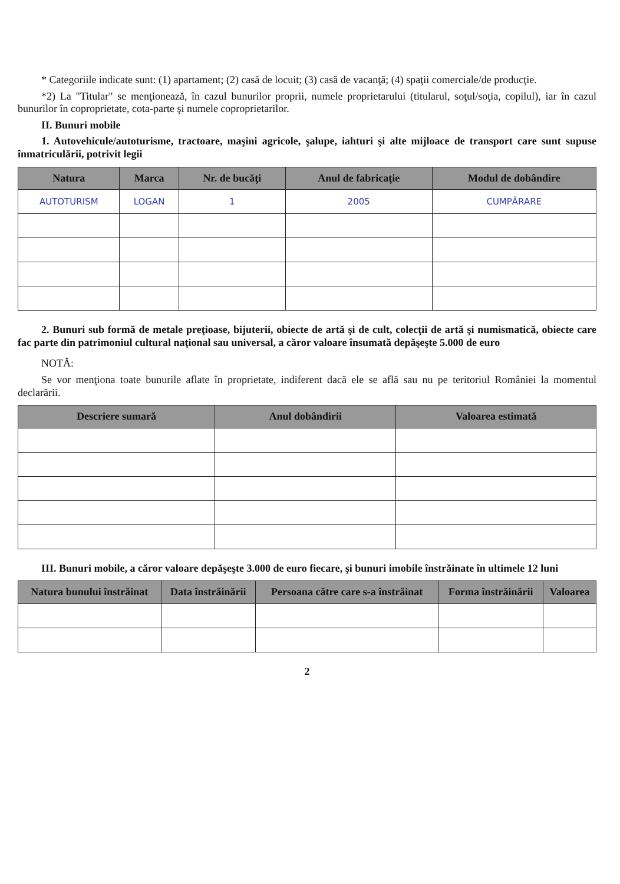* Categoriile indicate sunt: (1) apartament; (2) casă de locuit; (3) casă de vacanţă; (4) spaţii comerciale/de producţie.
*2) La "Titular" se menţionează, în cazul bunurilor proprii, numele proprietarului (titularul, soţul/soţia, copilul), iar în cazul bunurilor în coproprietate, cota-parte şi numele coproprietarilor.
II. Bunuri mobile
1. Autovehicule/autoturisme, tractoare, maşini agricole, şalupe, iahturi şi alte mijloace de transport care sunt supuse înmatriculării, potrivit legii
| Natura | Marca | Nr. de bucăţi | Anul de fabricaţie | Modul de dobândire |
| --- | --- | --- | --- | --- |
| AUTOTURISM | LOGAN | 1 | 2005 | CUMPĂRARE |
2. Bunuri sub formă de metale preţioase, bijuterii, obiecte de artă şi de cult, colecţii de artă şi numismatică, obiecte care fac parte din patrimoniul cultural naţional sau universal, a căror valoare însumată depăşeşte 5.000 de euro
NOTĂ:
Se vor menţiona toate bunurile aflate în proprietate, indiferent dacă ele se află sau nu pe teritoriul României la momentul declarării.
| Descriere sumară | Anul dobândirii | Valoarea estimată |
| --- | --- | --- |
III. Bunuri mobile, a căror valoare depăşeşte 3.000 de euro fiecare, şi bunuri imobile înstrăinate în ultimele 12 luni
| Natura bunului înstrăinat | Data înstrăinării | Persoana către care s-a înstrăinat | Forma înstrăinării | Valoarea |
| --- | --- | --- | --- | --- |
2